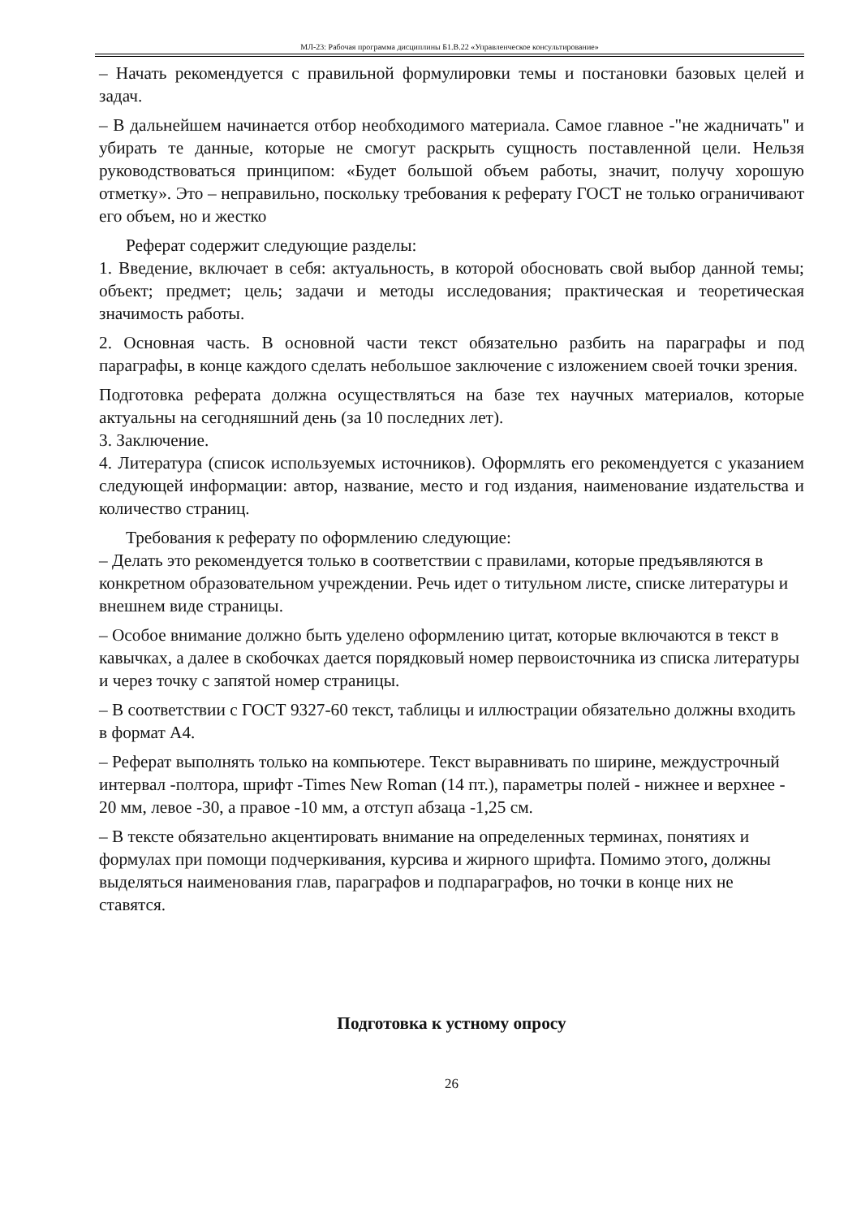МЛ-23: Рабочая программа дисциплины Б1.В.22 «Управленческое консультирование»
– Начать рекомендуется с правильной формулировки темы и постановки базовых целей и задач.
– В дальнейшем начинается отбор необходимого материала. Самое главное -"не жадничать" и убирать те данные, которые не смогут раскрыть сущность поставленной цели. Нельзя руководствоваться принципом: «Будет большой объем работы, значит, получу хорошую отметку». Это – неправильно, поскольку требования к реферату ГОСТ не только ограничивают его объем, но и жестко
Реферат содержит следующие разделы:
1. Введение, включает в себя: актуальность, в которой обосновать свой выбор данной темы; объект; предмет; цель; задачи и методы исследования; практическая и теоретическая значимость работы.
2. Основная часть. В основной части текст обязательно разбить на параграфы и под параграфы, в конце каждого сделать небольшое заключение с изложением своей точки зрения.
Подготовка реферата должна осуществляться на базе тех научных материалов, которые актуальны на сегодняшний день (за 10 последних лет).
3. Заключение.
4. Литература (список используемых источников). Оформлять его рекомендуется с указанием следующей информации: автор, название, место и год издания, наименование издательства и количество страниц.
Требования к реферату по оформлению следующие:
– Делать это рекомендуется только в соответствии с правилами, которые предъявляются в конкретном образовательном учреждении. Речь идет о титульном листе, списке литературы и внешнем виде страницы.
– Особое внимание должно быть уделено оформлению цитат, которые включаются в текст в кавычках, а далее в скобочках дается порядковый номер первоисточника из списка литературы и через точку с запятой номер страницы.
– В соответствии с ГОСТ 9327-60 текст, таблицы и иллюстрации обязательно должны входить в формат А4.
– Реферат выполнять только на компьютере. Текст выравнивать по ширине, междустрочный интервал -полтора, шрифт -Times New Roman (14 пт.), параметры полей - нижнее и верхнее - 20 мм, левое -30, а правое -10 мм, а отступ абзаца -1,25 см.
– В тексте обязательно акцентировать внимание на определенных терминах, понятиях и формулах при помощи подчеркивания, курсива и жирного шрифта. Помимо этого, должны выделяться наименования глав, параграфов и подпараграфов, но точки в конце них не ставятся.
Подготовка к устному опросу
26